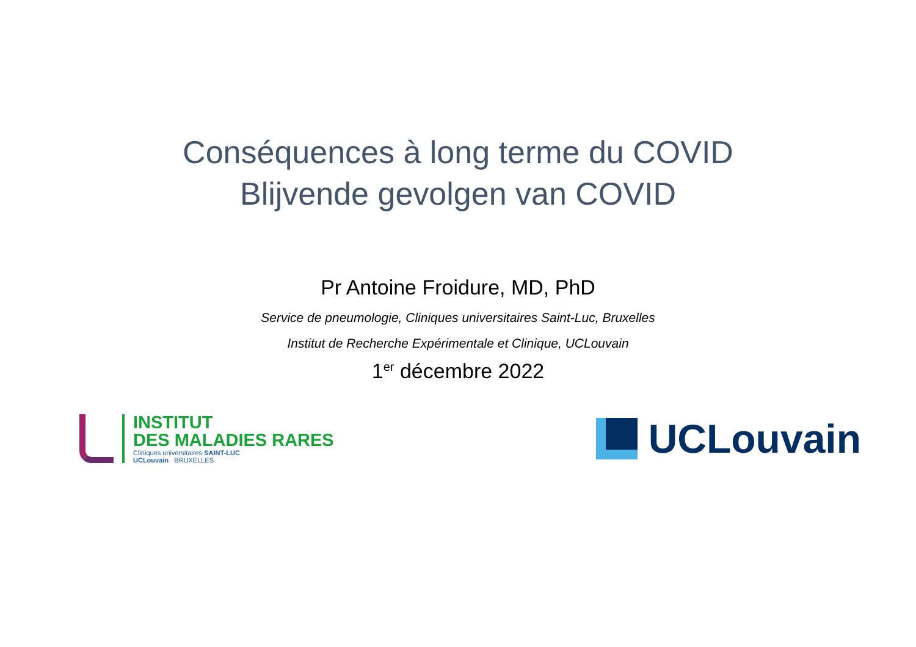Conséquences à long terme du COVID
Blijvende gevolgen van COVID
Pr Antoine Froidure, MD, PhD
Service de pneumologie, Cliniques universitaires Saint-Luc, Bruxelles
Institut de Recherche Expérimentale et Clinique, UCLouvain
1<sup>er</sup> décembre 2022
INSTITUT
DES MALADIES RARES
Cliniques universitaires SAINT-LUC
UCLouvain BRUXELLES
UCLouvain